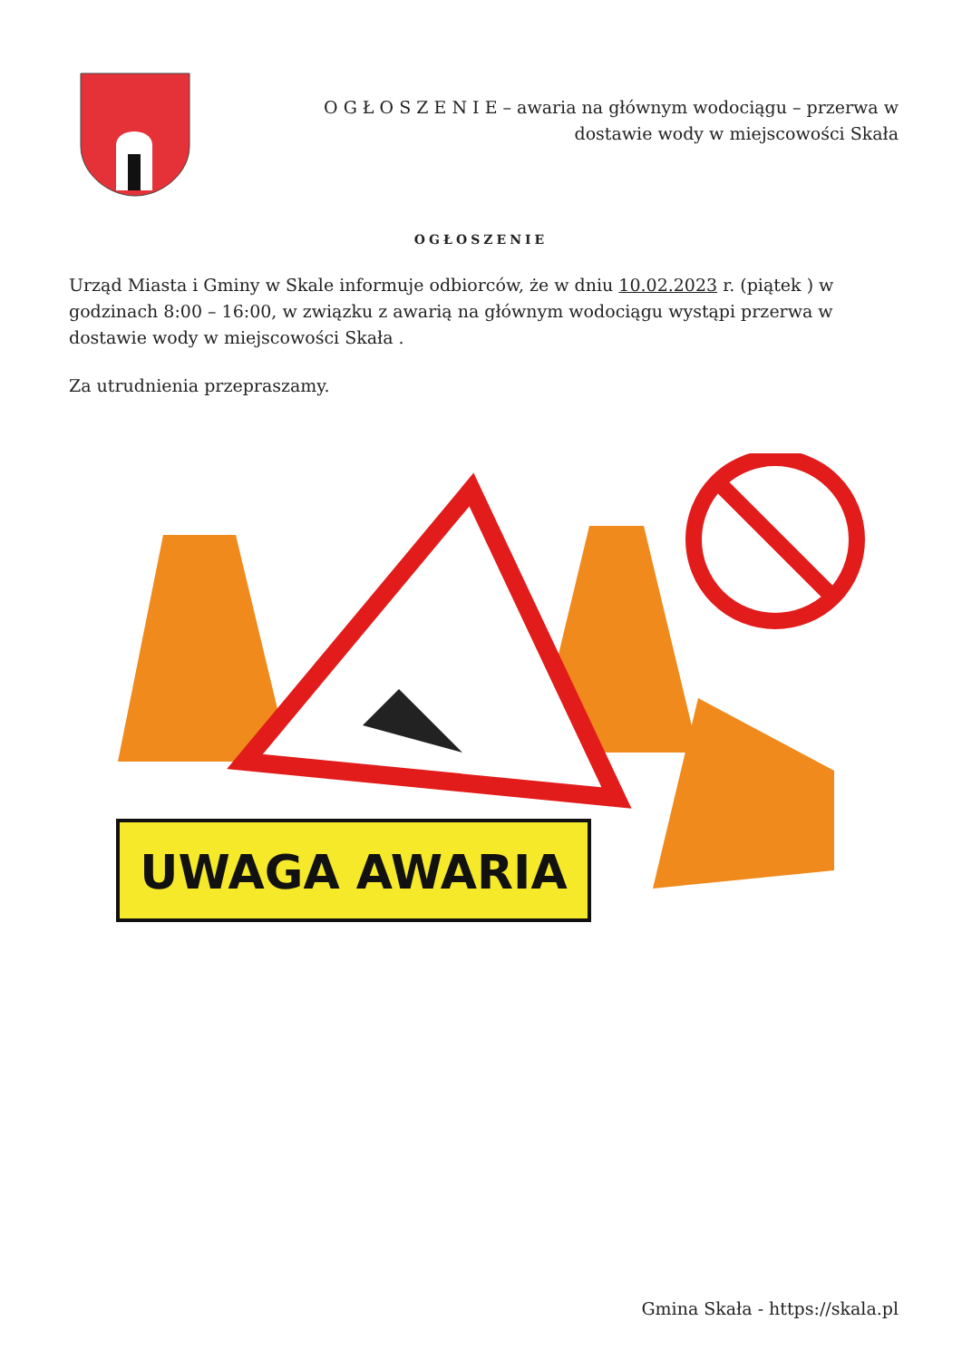O G Ł O S Z E N I E – awaria na głównym wodociągu – przerwa w dostawie wody w miejscowości Skała
OGŁOSZENIE
Urząd Miasta i Gminy w Skale informuje odbiorców, że w dniu 10.02.2023 r. (piątek ) w godzinach 8:00 – 16:00, w związku z awarią na głównym wodociągu wystąpi przerwa w dostawie wody w miejscowości Skała .
Za utrudnienia przepraszamy.
UWAGA AWARIA
Gmina Skała - https://skala.pl